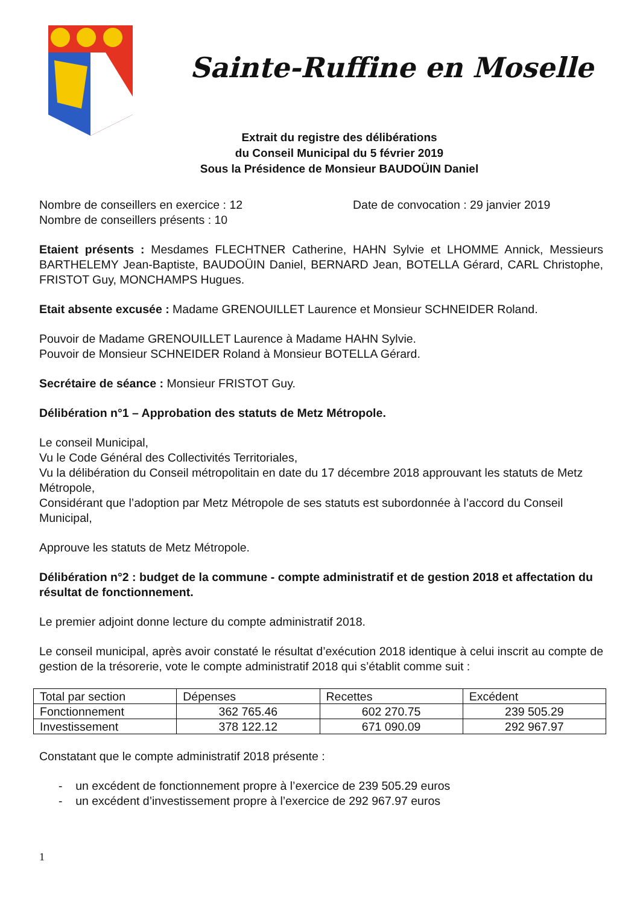Sainte-Ruffine en Moselle
Extrait du registre des délibérations
du Conseil Municipal du 5 février 2019
Sous la Présidence de Monsieur BAUDOÜIN Daniel
Nombre de conseillers en exercice : 12 Date de convocation : 29 janvier 2019
Nombre de conseillers présents : 10
Etaient présents : Mesdames FLECHTNER Catherine, HAHN Sylvie et LHOMME Annick, Messieurs BARTHELEMY Jean-Baptiste, BAUDOÜIN Daniel, BERNARD Jean, BOTELLA Gérard, CARL Christophe, FRISTOT Guy, MONCHAMPS Hugues.
Etait absente excusée : Madame GRENOUILLET Laurence et Monsieur SCHNEIDER Roland.
Pouvoir de Madame GRENOUILLET Laurence à Madame HAHN Sylvie.
Pouvoir de Monsieur SCHNEIDER Roland à Monsieur BOTELLA Gérard.
Secrétaire de séance : Monsieur FRISTOT Guy.
Délibération n°1 – Approbation des statuts de Metz Métropole.
Le conseil Municipal,
Vu le Code Général des Collectivités Territoriales,
Vu la délibération du Conseil métropolitain en date du 17 décembre 2018 approuvant les statuts de Metz Métropole,
Considérant que l’adoption par Metz Métropole de ses statuts est subordonnée à l’accord du Conseil Municipal,
Approuve les statuts de Metz Métropole.
Délibération n°2 : budget de la commune - compte administratif et de gestion 2018 et affectation du résultat de fonctionnement.
Le premier adjoint donne lecture du compte administratif 2018.
Le conseil municipal, après avoir constaté le résultat d’exécution 2018 identique à celui inscrit au compte de gestion de la trésorerie, vote le compte administratif 2018 qui s’établit comme suit :
| Total par section | Dépenses | Recettes | Excédent |
| Fonctionnement | 362 765.46 | 602 270.75 | 239 505.29 |
| Investissement | 378 122.12 | 671 090.09 | 292 967.97 |
Constatant que le compte administratif 2018 présente :
- un excédent de fonctionnement propre à l’exercice de 239 505.29 euros
- un excédent d’investissement propre à l’exercice de 292 967.97 euros
1